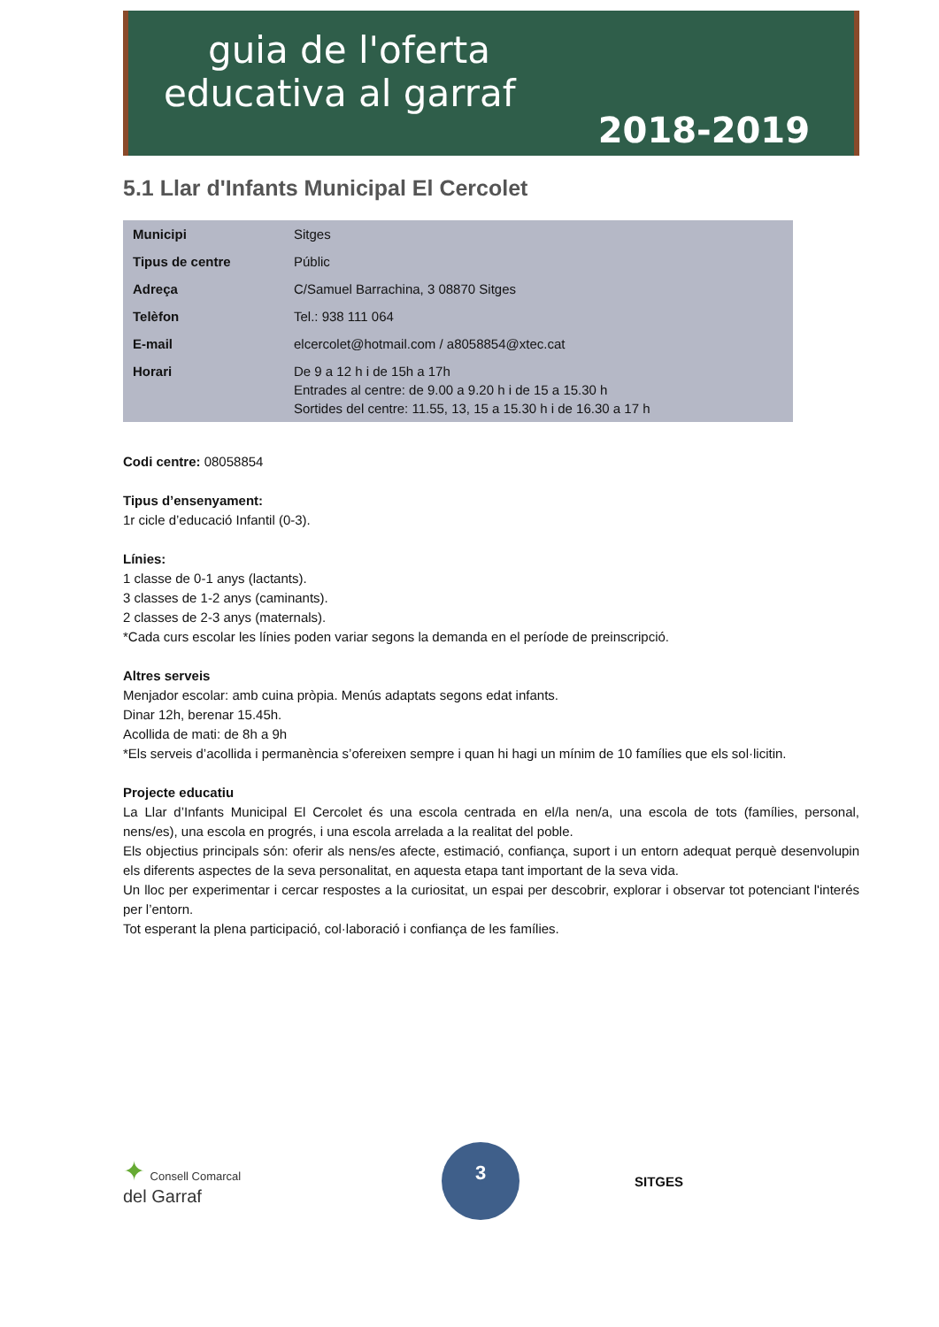guia de l'oferta
educativa al garraf
2018-2019
5.1 Llar d'Infants Municipal El Cercolet
| Municipi | Sitges |
| Tipus de centre | Públic |
| Adreça | C/Samuel Barrachina, 3 08870 Sitges |
| Telèfon | Tel.: 938 111 064 |
| E-mail | elcercolet@hotmail.com / a8058854@xtec.cat |
| Horari | De 9 a 12 h i de 15h a 17h Entrades al centre: de 9.00 a 9.20 h i de 15 a 15.30 h Sortides del centre: 11.55, 13, 15 a 15.30 h i de 16.30 a 17 h |
Codi centre: 08058854
Tipus d’ensenyament:
1r cicle d’educació Infantil (0-3).
Línies:
1 classe de 0-1 anys (lactants).
3 classes de 1-2 anys (caminants).
2 classes de 2-3 anys (maternals).
*Cada curs escolar les línies poden variar segons la demanda en el període de preinscripció.
Altres serveis
Menjador escolar: amb cuina pròpia. Menús adaptats segons edat infants.
Dinar 12h, berenar 15.45h.
Acollida de mati: de 8h a 9h
*Els serveis d’acollida i permanència s’ofereixen sempre i quan hi hagi un mínim de 10 famílies que els sol·licitin.
Projecte educatiu
La Llar d’Infants Municipal El Cercolet és una escola centrada en el/la nen/a, una escola de tots (famílies, personal, nens/es), una escola en progrés, i una escola arrelada a la realitat del poble.
Els objectius principals són: oferir als nens/es afecte, estimació, confiança, suport i un entorn adequat perquè desenvolupin els diferents aspectes de la seva personalitat, en aquesta etapa tant important de la seva vida.
Un lloc per experimentar i cercar respostes a la curiositat, un espai per descobrir, explorar i observar tot potenciant l'interés per l’entorn.
Tot esperant la plena participació, col·laboració i confiança de les famílies.
✦ Consell Comarcal
del Garraf
3
SITGES